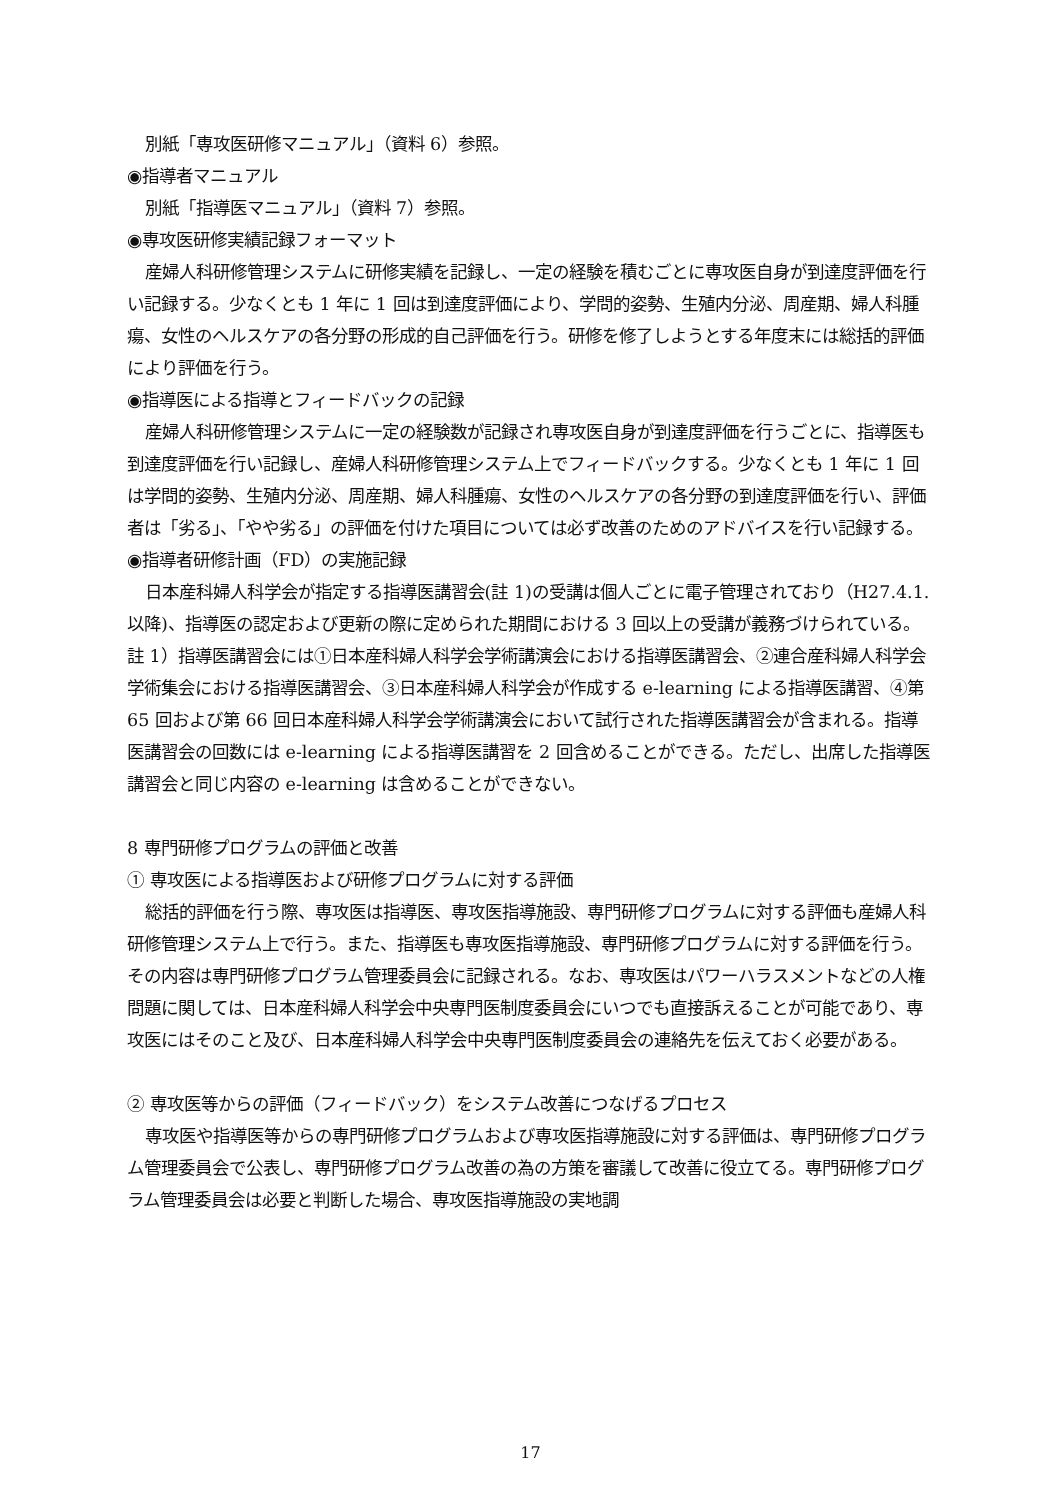別紙「専攻医研修マニュアル」（資料 6）参照。
◉指導者マニュアル
別紙「指導医マニュアル」（資料 7）参照。
◉専攻医研修実績記録フォーマット
産婦人科研修管理システムに研修実績を記録し、一定の経験を積むごとに専攻医自身が到達度評価を行い記録する。少なくとも 1 年に 1 回は到達度評価により、学問的姿勢、生殖内分泌、周産期、婦人科腫瘍、女性のヘルスケアの各分野の形成的自己評価を行う。研修を修了しようとする年度末には総括的評価により評価を行う。
◉指導医による指導とフィードバックの記録
産婦人科研修管理システムに一定の経験数が記録され専攻医自身が到達度評価を行うごとに、指導医も到達度評価を行い記録し、産婦人科研修管理システム上でフィードバックする。少なくとも 1 年に 1 回は学問的姿勢、生殖内分泌、周産期、婦人科腫瘍、女性のヘルスケアの各分野の到達度評価を行い、評価者は「劣る」、「やや劣る」の評価を付けた項目については必ず改善のためのアドバイスを行い記録する。
◉指導者研修計画（FD）の実施記録
日本産科婦人科学会が指定する指導医講習会(註 1)の受講は個人ごとに電子管理されており（H27.4.1.以降)、指導医の認定および更新の際に定められた期間における 3 回以上の受講が義務づけられている。
註 1）指導医講習会には①日本産科婦人科学会学術講演会における指導医講習会、②連合産科婦人科学会学術集会における指導医講習会、③日本産科婦人科学会が作成する e-learning による指導医講習、④第 65 回および第 66 回日本産科婦人科学会学術講演会において試行された指導医講習会が含まれる。指導医講習会の回数には e-learning による指導医講習を 2 回含めることができる。ただし、出席した指導医講習会と同じ内容の e-learning は含めることができない。
8 専門研修プログラムの評価と改善
① 専攻医による指導医および研修プログラムに対する評価
総括的評価を行う際、専攻医は指導医、専攻医指導施設、専門研修プログラムに対する評価も産婦人科研修管理システム上で行う。また、指導医も専攻医指導施設、専門研修プログラムに対する評価を行う。その内容は専門研修プログラム管理委員会に記録される。なお、専攻医はパワーハラスメントなどの人権問題に関しては、日本産科婦人科学会中央専門医制度委員会にいつでも直接訴えることが可能であり、専攻医にはそのこと及び、日本産科婦人科学会中央専門医制度委員会の連絡先を伝えておく必要がある。
② 専攻医等からの評価（フィードバック）をシステム改善につなげるプロセス
専攻医や指導医等からの専門研修プログラムおよび専攻医指導施設に対する評価は、専門研修プログラム管理委員会で公表し、専門研修プログラム改善の為の方策を審議して改善に役立てる。専門研修プログラム管理委員会は必要と判断した場合、専攻医指導施設の実地調
17